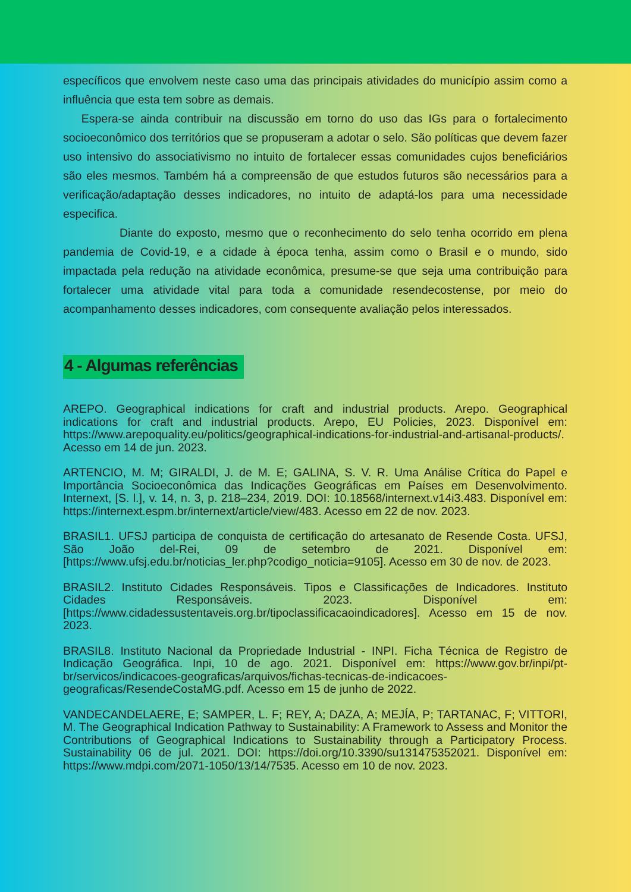específicos que envolvem neste caso uma das principais atividades do município assim como a influência que esta tem sobre as demais.
Espera-se ainda contribuir na discussão em torno do uso das IGs para o fortalecimento socioeconômico dos territórios que se propuseram a adotar o selo. São políticas que devem fazer uso intensivo do associativismo no intuito de fortalecer essas comunidades cujos beneficiários são eles mesmos. Também há a compreensão de que estudos futuros são necessários para a verificação/adaptação desses indicadores, no intuito de adaptá-los para uma necessidade especifica.
Diante do exposto, mesmo que o reconhecimento do selo tenha ocorrido em plena pandemia de Covid-19, e a cidade à época tenha, assim como o Brasil e o mundo, sido impactada pela redução na atividade econômica, presume-se que seja uma contribuição para fortalecer uma atividade vital para toda a comunidade resendecostense, por meio do acompanhamento desses indicadores, com consequente avaliação pelos interessados.
4 - Algumas referências
AREPO. Geographical indications for craft and industrial products. Arepo. Geographical indications for craft and industrial products. Arepo, EU Policies, 2023. Disponível em: https://www.arepoquality.eu/politics/geographical-indications-for-industrial-and-artisanal-products/. Acesso em 14 de jun. 2023.
ARTENCIO, M. M; GIRALDI, J. de M. E; GALINA, S. V. R. Uma Análise Crítica do Papel e Importância Socioeconômica das Indicações Geográficas em Países em Desenvolvimento. Internext, [S. l.], v. 14, n. 3, p. 218–234, 2019. DOI: 10.18568/internext.v14i3.483. Disponível em: https://internext.espm.br/internext/article/view/483. Acesso em 22 de nov. 2023.
BRASIL1. UFSJ participa de conquista de certificação do artesanato de Resende Costa. UFSJ, São João del-Rei, 09 de setembro de 2021. Disponível em: [https://www.ufsj.edu.br/noticias_ler.php?codigo_noticia=9105]. Acesso em 30 de nov. de 2023.
BRASIL2. Instituto Cidades Responsáveis. Tipos e Classificações de Indicadores. Instituto Cidades Responsáveis. 2023. Disponível em: [https://www.cidadessustentaveis.org.br/tipoclassificacaoindicadores]. Acesso em 15 de nov. 2023.
BRASIL8. Instituto Nacional da Propriedade Industrial - INPI. Ficha Técnica de Registro de Indicação Geográfica. Inpi, 10 de ago. 2021. Disponível em: https://www.gov.br/inpi/pt-br/servicos/indicacoes-geograficas/arquivos/fichas-tecnicas-de-indicacoes-geograficas/ResendeCostaMG.pdf. Acesso em 15 de junho de 2022.
VANDECANDELAERE, E; SAMPER, L. F; REY, A; DAZA, A; MEJÍA, P; TARTANAC, F; VITTORI, M. The Geographical Indication Pathway to Sustainability: A Framework to Assess and Monitor the Contributions of Geographical Indications to Sustainability through a Participatory Process. Sustainability 06 de jul. 2021. DOI: https://doi.org/10.3390/su131475352021. Disponível em: https://www.mdpi.com/2071-1050/13/14/7535. Acesso em 10 de nov. 2023.